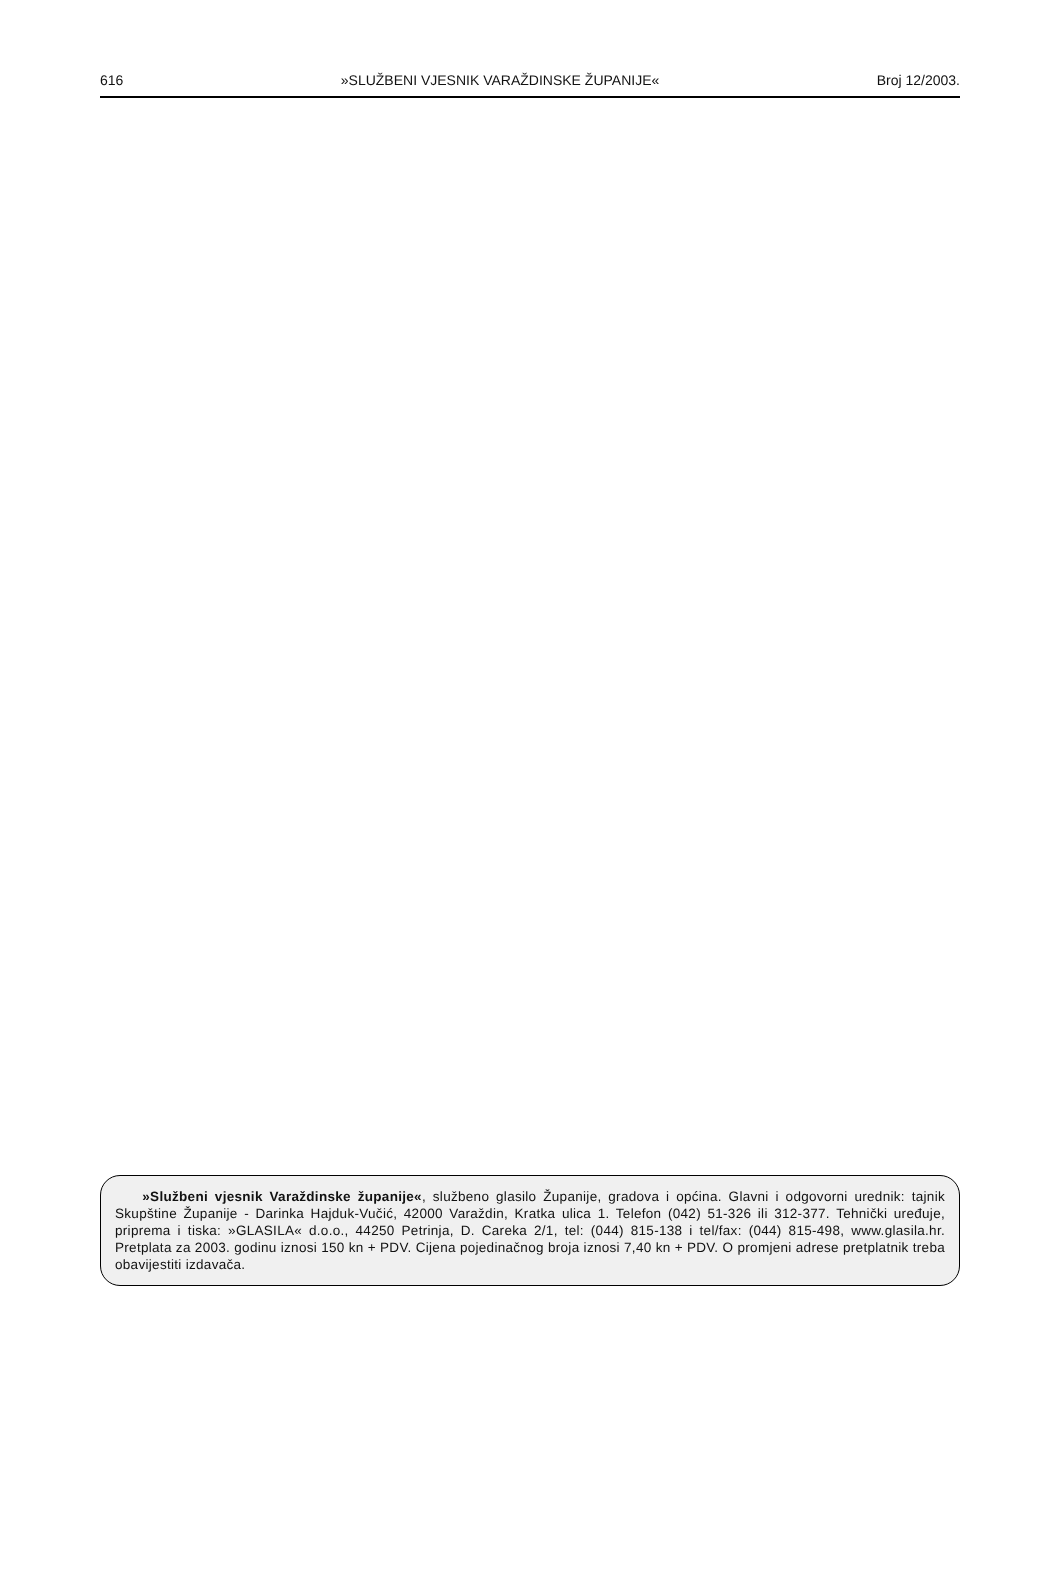616 »SLUŽBENI VJESNIK VARAŽDINSKE ŽUPANIJE« Broj 12/2003.
»Službeni vjesnik Varaždinske županije«, službeno glasilo Županije, gradova i općina. Glavni i odgovorni urednik: tajnik Skupštine Županije - Darinka Hajduk-Vučić, 42000 Varaždin, Kratka ulica 1. Telefon (042) 51-326 ili 312-377. Tehnički uređuje, priprema i tiska: »GLASILA« d.o.o., 44250 Petrinja, D. Careka 2/1, tel: (044) 815-138 i tel/fax: (044) 815-498, www.glasila.hr. Pretplata za 2003. godinu iznosi 150 kn + PDV. Cijena pojedinačnog broja iznosi 7,40 kn + PDV. O promjeni adrese pretplatnik treba obavijestiti izdavača.